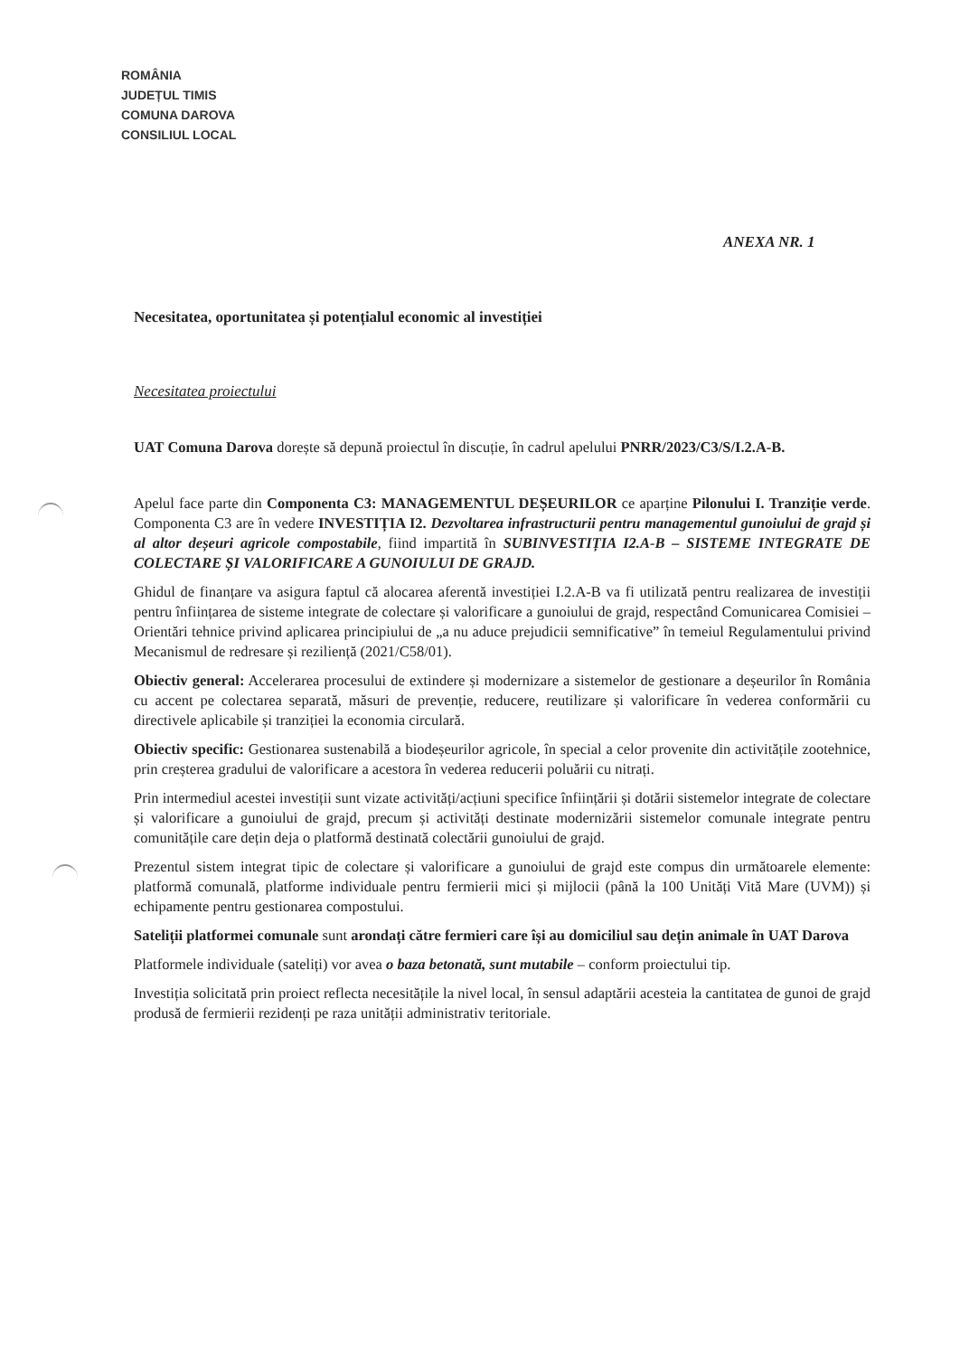ROMÂNIA
JUDEȚUL TIMIS
COMUNA DAROVA
CONSILIUL LOCAL
ANEXA NR. 1
Necesitatea, oportunitatea și potențialul economic al investiției
Necesitatea proiectului
UAT Comuna Darova dorește să depună proiectul în discuție, în cadrul apelului PNRR/2023/C3/S/I.2.A-B.
Apelul face parte din Componenta C3: MANAGEMENTUL DEȘEURILOR ce aparține Pilonului I. Tranziție verde. Componenta C3 are în vedere INVESTIȚIA I2. Dezvoltarea infrastructurii pentru managementul gunoiului de grajd și al altor deșeuri agricole compostabile, fiind impartită în SUBINVESTIȚIA I2.A-B – SISTEME INTEGRATE DE COLECTARE ȘI VALORIFICARE A GUNOIULUI DE GRAJD.
Ghidul de finanțare va asigura faptul că alocarea aferentă investiției I.2.A-B va fi utilizată pentru realizarea de investiții pentru înființarea de sisteme integrate de colectare și valorificare a gunoiului de grajd, respectând Comunicarea Comisiei – Orientări tehnice privind aplicarea principiului de „a nu aduce prejudicii semnificative” în temeiul Regulamentului privind Mecanismul de redresare și reziliență (2021/C58/01).
Obiectiv general: Accelerarea procesului de extindere și modernizare a sistemelor de gestionare a deșeurilor în România cu accent pe colectarea separată, măsuri de prevenție, reducere, reutilizare și valorificare în vederea conformării cu directivele aplicabile și tranziției la economia circulară.
Obiectiv specific: Gestionarea sustenabilă a biodeșeurilor agricole, în special a celor provenite din activitățile zootehnice, prin creșterea gradului de valorificare a acestora în vederea reducerii poluării cu nitrați.
Prin intermediul acestei investiții sunt vizate activități/acțiuni specifice înființării și dotării sistemelor integrate de colectare și valorificare a gunoiului de grajd, precum și activități destinate modernizării sistemelor comunale integrate pentru comunitățile care dețin deja o platformă destinată colectării gunoiului de grajd.
Prezentul sistem integrat tipic de colectare și valorificare a gunoiului de grajd este compus din următoarele elemente: platformă comunală, platforme individuale pentru fermierii mici și mijlocii (până la 100 Unități Vită Mare (UVM)) și echipamente pentru gestionarea compostului.
Sateliții platformei comunale sunt arondați către fermieri care își au domiciliul sau dețin animale în UAT Darova
Platformele individuale (sateliți) vor avea o baza betonată, sunt mutabile – conform proiectului tip.
Investiția solicitată prin proiect reflecta necesitățile la nivel local, în sensul adaptării acesteia la cantitatea de gunoi de grajd produsă de fermierii rezidenți pe raza unității administrativ teritoriale.